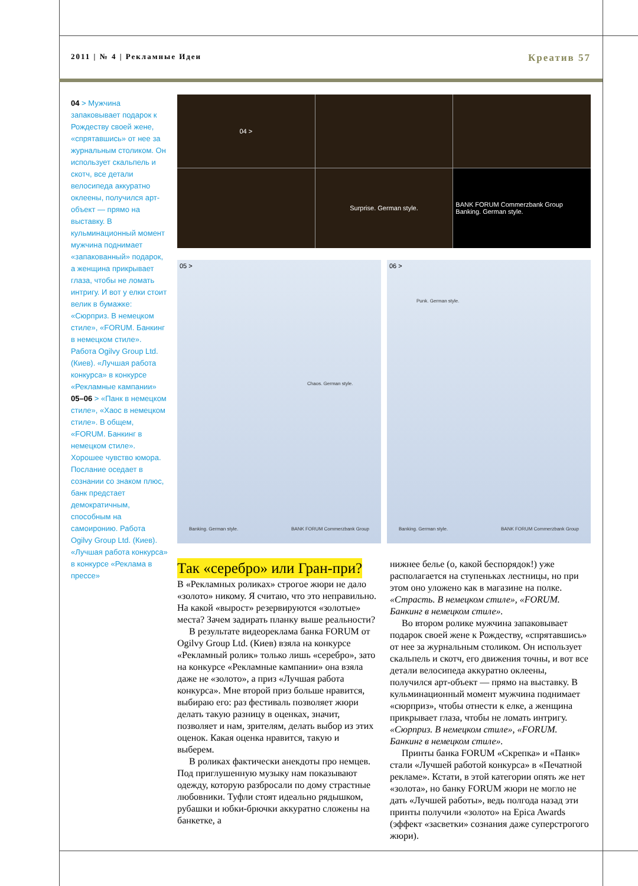2011 | № 4 | Рекламные Идеи Креатив 57
04 > Мужчина запаковывает подарок к Рождеству своей жене, «спрятавшись» от нее за журнальным столиком. Он использует скальпель и скотч, все детали велосипеда аккуратно оклеены, получился арт-объект — прямо на выставку. В кульминационный момент мужчина поднимает «запакованный» подарок, а женщина прикрывает глаза, чтобы не ломать интригу. И вот у елки стоит велик в бумажке: «Сюрприз. В немецком стиле», «FORUM. Банкинг в немецком стиле». Работа Ogilvy Group Ltd. (Киев). «Лучшая работа конкурса» в конкурсе «Рекламные кампании»
05–06 > «Панк в немецком стиле», «Хаос в немецком стиле». В общем, «FORUM. Банкинг в немецком стиле». Хорошее чувство юмора. Послание оседает в сознании со знаком плюс, банк предстает демократичным, способным на самоиронию. Работа Ogilvy Group Ltd. (Киев). «Лучшая работа конкурса» в конкурсе «Реклама в прессе»
04 >
Surprise. German style.
BANK FORUM Commerzbank Group Banking. German style.
05 >
Chaos. German style.
Banking. German style. BANK FORUM Commerzbank Group
06 >
Punk. German style.
Banking. German style. BANK FORUM Commerzbank Group
Так «серебро» или Гран-при?
В «Рекламных роликах» строгое жюри не дало «золото» никому. Я считаю, что это неправильно. На какой «вырост» резервируются «золотые» места? Зачем задирать планку выше реальности?
В результате видеореклама банка FORUM от Ogilvy Group Ltd. (Киев) взяла на конкурсе «Рекламный ролик» только лишь «серебро», зато на конкурсе «Рекламные кампании» она взяла даже не «золото», а приз «Лучшая работа конкурса». Мне второй приз больше нравится, выбираю его: раз фестиваль позволяет жюри делать такую разницу в оценках, значит, позволяет и нам, зрителям, делать выбор из этих оценок. Какая оценка нравится, такую и выберем.
В роликах фактически анекдоты про немцев. Под приглушенную музыку нам показывают одежду, которую разбросали по дому страстные любовники. Туфли стоят идеально рядышком, рубашки и юбки-брючки аккуратно сложены на банкетке, а
нижнее белье (о, какой беспорядок!) уже располагается на ступеньках лестницы, но при этом оно уложено как в магазине на полке. «Страсть. В немецком стиле», «FORUM. Банкинг в немецком стиле».
Во втором ролике мужчина запаковывает подарок своей жене к Рождеству, «спрятавшись» от нее за журнальным столиком. Он использует скальпель и скотч, его движения точны, и вот все детали велосипеда аккуратно оклеены, получился арт-объект — прямо на выставку. В кульминационный момент мужчина поднимает «сюрприз», чтобы отнести к елке, а женщина прикрывает глаза, чтобы не ломать интригу. «Сюрприз. В немецком стиле», «FORUM. Банкинг в немецком стиле».
Принты банка FORUM «Скрепка» и «Панк» стали «Лучшей работой конкурса» в «Печатной рекламе». Кстати, в этой категории опять же нет «золота», но банку FORUM жюри не могло не дать «Лучшей работы», ведь полгода назад эти принты получили «золото» на Epica Awards (эффект «засветки» сознания даже суперстрогого жюри).